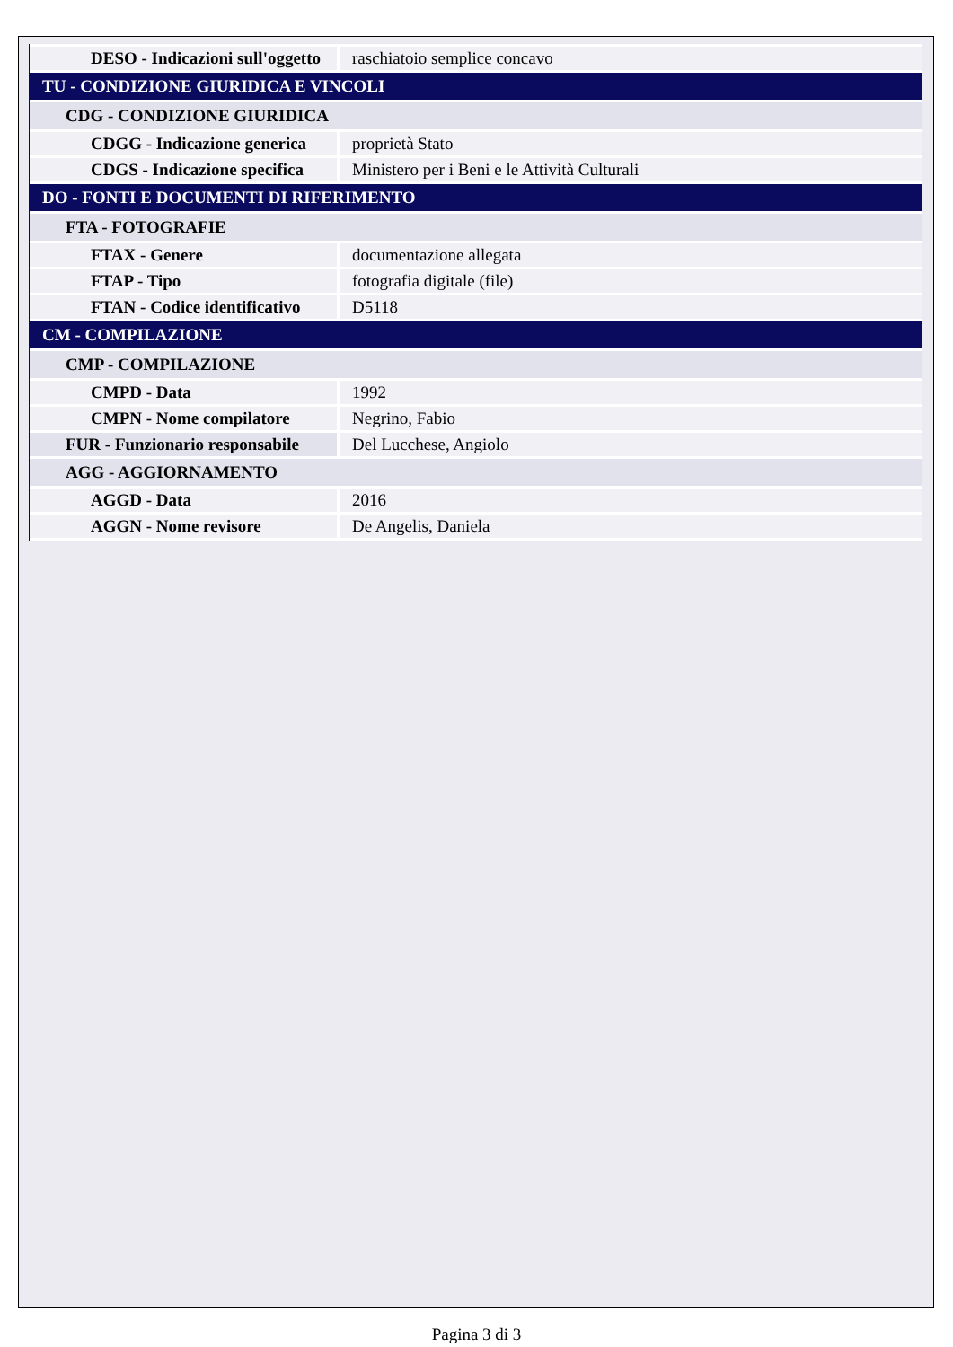| DESO - Indicazioni sull'oggetto | raschiatoio semplice concavo |
| TU - CONDIZIONE GIURIDICA E VINCOLI | |
| CDG - CONDIZIONE GIURIDICA | |
| CDGG - Indicazione generica | proprietà Stato |
| CDGS - Indicazione specifica | Ministero per i Beni e le Attività Culturali |
| DO - FONTI E DOCUMENTI DI RIFERIMENTO | |
| FTA - FOTOGRAFIE | |
| FTAX - Genere | documentazione allegata |
| FTAP - Tipo | fotografia digitale (file) |
| FTAN - Codice identificativo | D5118 |
| CM - COMPILAZIONE | |
| CMP - COMPILAZIONE | |
| CMPD - Data | 1992 |
| CMPN - Nome compilatore | Negrino, Fabio |
| FUR - Funzionario responsabile | Del Lucchese, Angiolo |
| AGG - AGGIORNAMENTO | |
| AGGD - Data | 2016 |
| AGGN - Nome revisore | De Angelis, Daniela |
Pagina 3 di 3